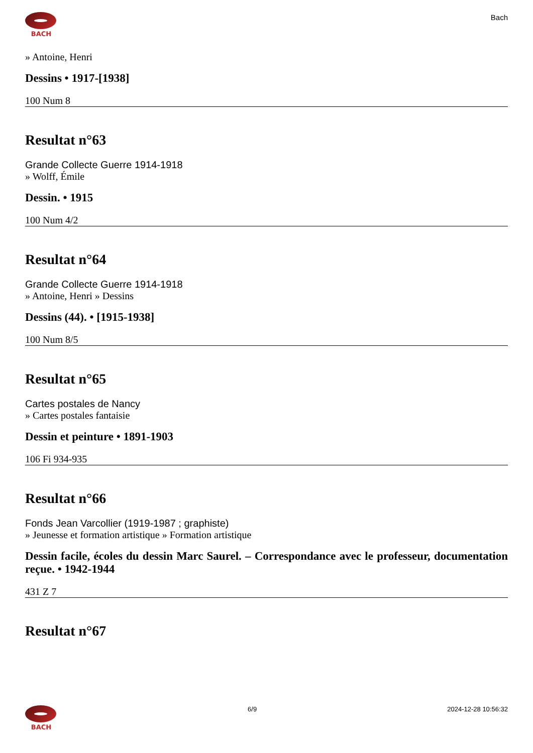BACH
Bach
» Antoine, Henri
Dessins • 1917-[1938]
100 Num 8
Resultat n°63
Grande Collecte Guerre 1914-1918
» Wolff, Émile
Dessin. • 1915
100 Num 4/2
Resultat n°64
Grande Collecte Guerre 1914-1918
» Antoine, Henri » Dessins
Dessins (44). • [1915-1938]
100 Num 8/5
Resultat n°65
Cartes postales de Nancy
» Cartes postales fantaisie
Dessin et peinture • 1891-1903
106 Fi 934-935
Resultat n°66
Fonds Jean Varcollier (1919-1987 ; graphiste)
» Jeunesse et formation artistique » Formation artistique
Dessin facile, écoles du dessin Marc Saurel. – Correspondance avec le professeur, documentation reçue. • 1942-1944
431 Z 7
Resultat n°67
BACH 6/9 2024-12-28 10:56:32